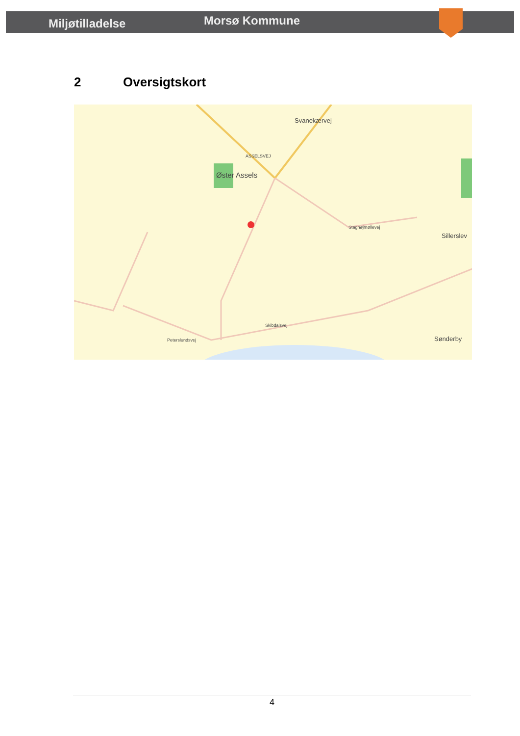Miljøtilladelse
Morsø Kommune
2 Oversigtskort
Øster Assels
Svanekærvej
Sillerslev
Sønderby
Staghøjmøllevej
Skibdalsvej
Peterslundsvej
ASSELSVEJ
4